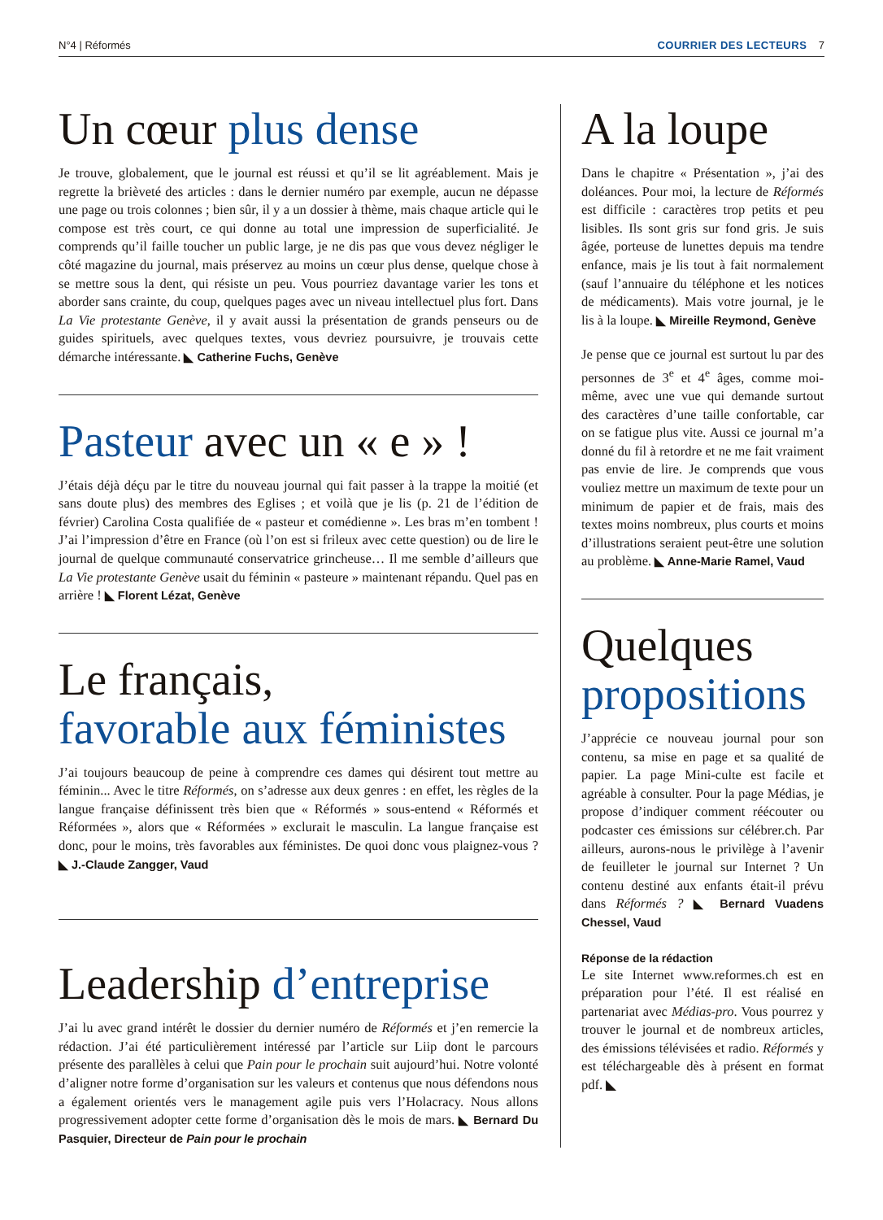N°4 | Réformés COURRIER DES LECTEURS 7
Un cœur plus dense
Je trouve, globalement, que le journal est réussi et qu’il se lit agréablement. Mais je regrette la brièveté des articles : dans le dernier numéro par exemple, aucun ne dépasse une page ou trois colonnes ; bien sûr, il y a un dossier à thème, mais chaque article qui le compose est très court, ce qui donne au total une impression de superficialité. Je comprends qu’il faille toucher un public large, je ne dis pas que vous devez négliger le côté magazine du journal, mais préservez au moins un cœur plus dense, quelque chose à se mettre sous la dent, qui résiste un peu. Vous pourriez davantage varier les tons et aborder sans crainte, du coup, quelques pages avec un niveau intellectuel plus fort. Dans La Vie protestante Genève, il y avait aussi la présentation de grands penseurs ou de guides spirituels, avec quelques textes, vous devriez poursuivre, je trouvais cette démarche intéressante. ◣ Catherine Fuchs, Genève
Pasteur avec un « e » !
J’étais déjà déçu par le titre du nouveau journal qui fait passer à la trappe la moitié (et sans doute plus) des membres des Eglises ; et voilà que je lis (p. 21 de l’édition de février) Carolina Costa qualifiée de « pasteur et comédienne ». Les bras m’en tombent ! J’ai l’impression d’être en France (où l’on est si frileux avec cette question) ou de lire le journal de quelque communauté conservatrice grincheuse… Il me semble d’ailleurs que La Vie protestante Genève usait du féminin « pasteure » maintenant répandu. Quel pas en arrière ! ◣ Florent Lézat, Genève
Le français,
favorable aux féministes
J’ai toujours beaucoup de peine à comprendre ces dames qui désirent tout mettre au féminin... Avec le titre Réformés, on s’adresse aux deux genres : en effet, les règles de la langue française définissent très bien que « Réformés » sous-entend « Réformés et Réformées », alors que « Réformées » exclurait le masculin. La langue française est donc, pour le moins, très favorables aux féministes. De quoi donc vous plaignez-vous ? ◣ J.-Claude Zangger, Vaud
Leadership d’entreprise
J’ai lu avec grand intérêt le dossier du dernier numéro de Réformés et j’en remercie la rédaction. J’ai été particulièrement intéressé par l’article sur Liip dont le parcours présente des parallèles à celui que Pain pour le prochain suit aujourd’hui. Notre volonté d’aligner notre forme d’organisation sur les valeurs et contenus que nous défendons nous a également orientés vers le management agile puis vers l’Holacracy. Nous allons progressivement adopter cette forme d’organisation dès le mois de mars. ◣ Bernard Du Pasquier, Directeur de Pain pour le prochain
A la loupe
Dans le chapitre « Présentation », j’ai des doléances. Pour moi, la lecture de Réformés est difficile : caractères trop petits et peu lisibles. Ils sont gris sur fond gris. Je suis âgée, porteuse de lunettes depuis ma tendre enfance, mais je lis tout à fait normalement (sauf l’annuaire du téléphone et les notices de médicaments). Mais votre journal, je le lis à la loupe. ◣ Mireille Reymond, Genève
Je pense que ce journal est surtout lu par des personnes de 3<sup>e</sup> et 4<sup>e</sup> âges, comme moi-même, avec une vue qui demande surtout des caractères d’une taille confortable, car on se fatigue plus vite. Aussi ce journal m’a donné du fil à retordre et ne me fait vraiment pas envie de lire. Je comprends que vous vouliez mettre un maximum de texte pour un minimum de papier et de frais, mais des textes moins nombreux, plus courts et moins d’illustrations seraient peut-être une solution au problème. ◣ Anne-Marie Ramel, Vaud
Quelques
propositions
J’apprécie ce nouveau journal pour son contenu, sa mise en page et sa qualité de papier. La page Mini-culte est facile et agréable à consulter. Pour la page Médias, je propose d’indiquer comment réécouter ou podcaster ces émissions sur célébrer.ch. Par ailleurs, aurons-nous le privilège à l’avenir de feuilleter le journal sur Internet ? Un contenu destiné aux enfants était-il prévu dans Réformés ? ◣ Bernard Vuadens Chessel, Vaud
Réponse de la rédaction
Le site Internet www.reformes.ch est en préparation pour l’été. Il est réalisé en partenariat avec Médias-pro. Vous pourrez y trouver le journal et de nombreux articles, des émissions télévisées et radio. Réformés y est téléchargeable dès à présent en format pdf. ◣